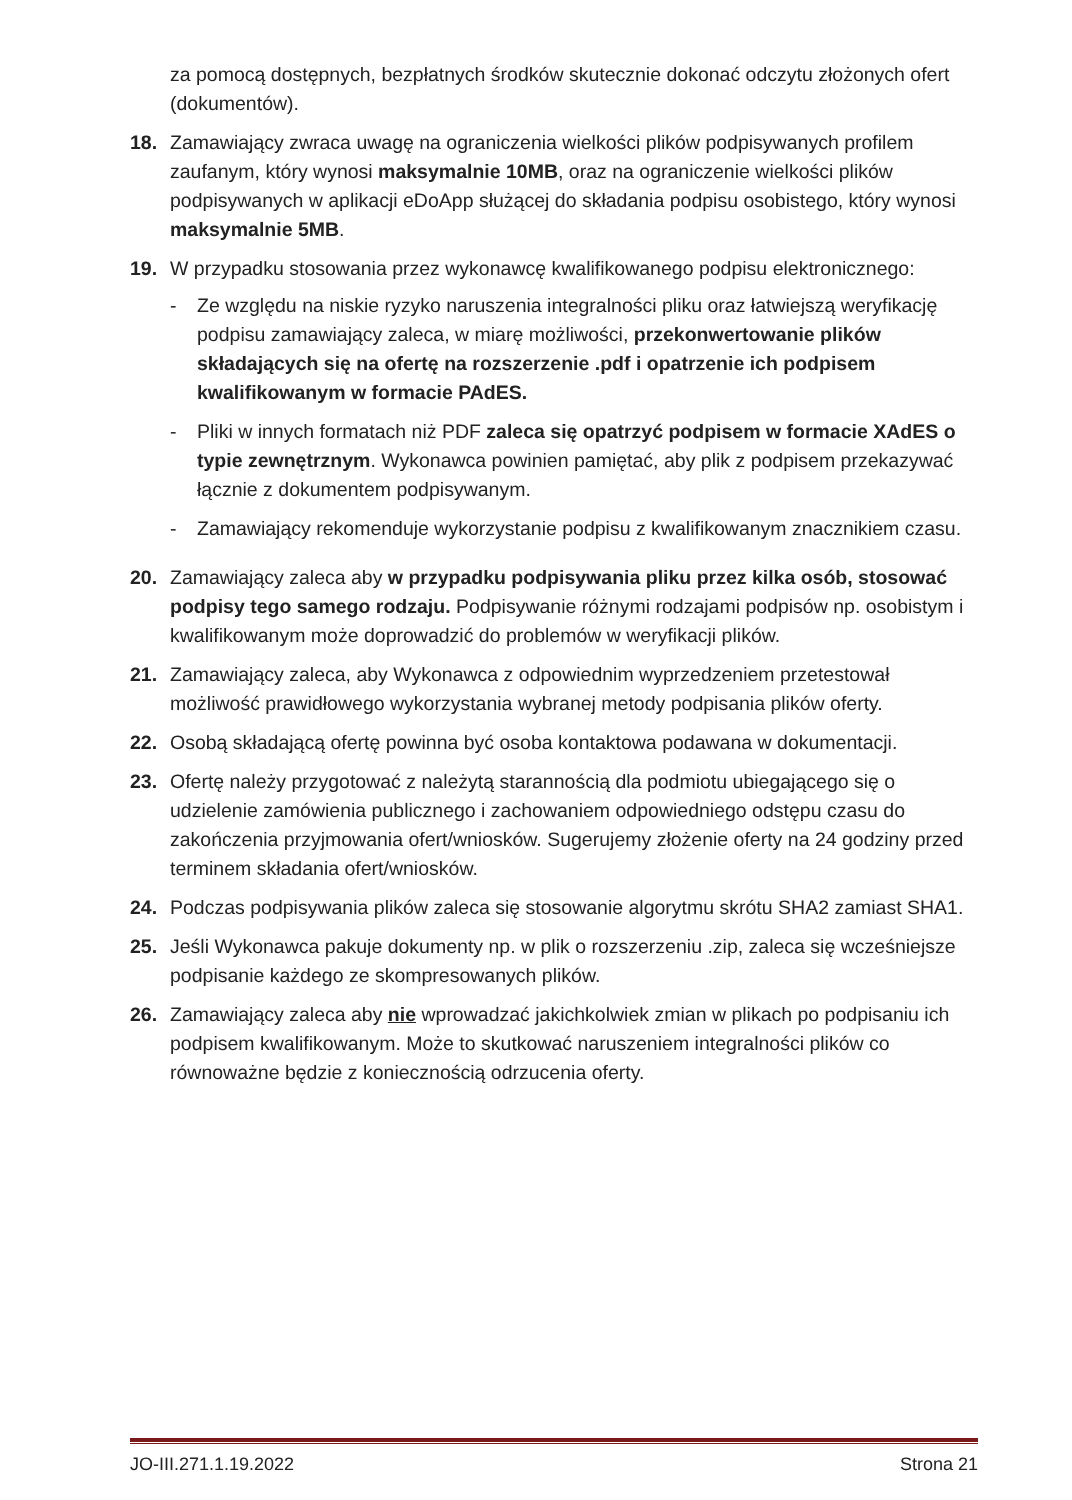za pomocą dostępnych, bezpłatnych środków skutecznie dokonać odczytu złożonych ofert (dokumentów).
18. Zamawiający zwraca uwagę na ograniczenia wielkości plików podpisywanych profilem zaufanym, który wynosi maksymalnie 10MB, oraz na ograniczenie wielkości plików podpisywanych w aplikacji eDoApp służącej do składania podpisu osobistego, który wynosi maksymalnie 5MB.
19. W przypadku stosowania przez wykonawcę kwalifikowanego podpisu elektronicznego:
- Ze względu na niskie ryzyko naruszenia integralności pliku oraz łatwiejszą weryfikację podpisu zamawiający zaleca, w miarę możliwości, przekonwertowanie plików składających się na ofertę na rozszerzenie .pdf i opatrzenie ich podpisem kwalifikowanym w formacie PAdES.
- Pliki w innych formatach niż PDF zaleca się opatrzyć podpisem w formacie XAdES o typie zewnętrznym. Wykonawca powinien pamiętać, aby plik z podpisem przekazywać łącznie z dokumentem podpisywanym.
- Zamawiający rekomenduje wykorzystanie podpisu z kwalifikowanym znacznikiem czasu.
20. Zamawiający zaleca aby w przypadku podpisywania pliku przez kilka osób, stosować podpisy tego samego rodzaju. Podpisywanie różnymi rodzajami podpisów np. osobistym i kwalifikowanym może doprowadzić do problemów w weryfikacji plików.
21. Zamawiający zaleca, aby Wykonawca z odpowiednim wyprzedzeniem przetestował możliwość prawidłowego wykorzystania wybranej metody podpisania plików oferty.
22. Osobą składającą ofertę powinna być osoba kontaktowa podawana w dokumentacji.
23. Ofertę należy przygotować z należytą starannością dla podmiotu ubiegającego się o udzielenie zamówienia publicznego i zachowaniem odpowiedniego odstępu czasu do zakończenia przyjmowania ofert/wniosków. Sugerujemy złożenie oferty na 24 godziny przed terminem składania ofert/wniosków.
24. Podczas podpisywania plików zaleca się stosowanie algorytmu skrótu SHA2 zamiast SHA1.
25. Jeśli Wykonawca pakuje dokumenty np. w plik o rozszerzeniu .zip, zaleca się wcześniejsze podpisanie każdego ze skompresowanych plików.
26. Zamawiający zaleca aby nie wprowadzać jakichkolwiek zmian w plikach po podpisaniu ich podpisem kwalifikowanym. Może to skutkować naruszeniem integralności plików co równoważne będzie z koniecznością odrzucenia oferty.
JO-III.271.1.19.2022 Strona 21